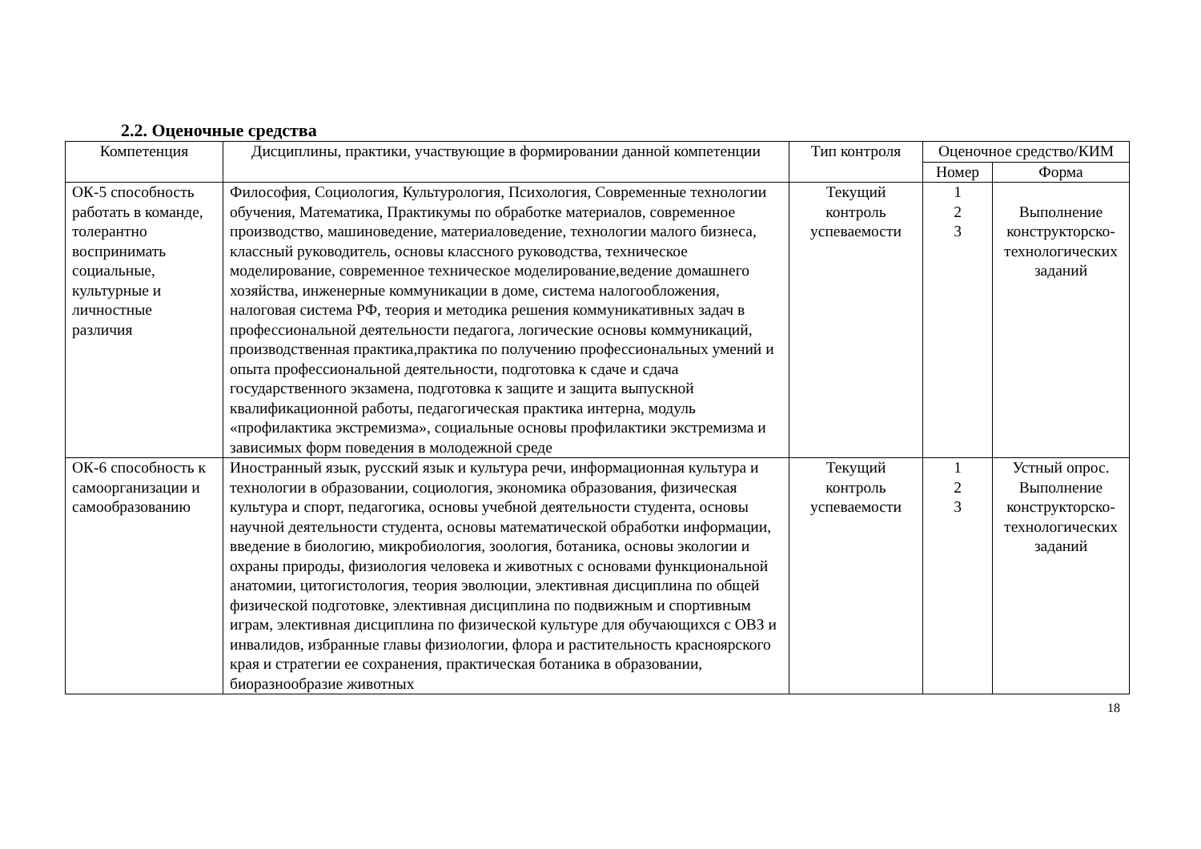2.2. Оценочные средства
| Компетенция | Дисциплины, практики, участвующие в формировании данной компетенции | Тип контроля | Оценочное средство/КИМ | |
| --- | --- | --- | --- | --- |
| | | | Номер | Форма |
| ОК-5 способность работать в команде, толерантно воспринимать социальные, культурные и личностные различия | Философия, Социология, Культурология, Психология, Современные технологии обучения, Математика, Практикумы по обработке материалов, современное производство, машиноведение, материаловедение, технологии малого бизнеса, классный руководитель, основы классного руководства, техническое моделирование, современное техническое моделирование,ведение домашнего хозяйства, инженерные коммуникации в доме, система налогообложения, налоговая система РФ, теория и методика решения коммуникативных задач в профессиональной деятельности педагога, логические основы коммуникаций, производственная практика,практика по получению профессиональных умений и опыта профессиональной деятельности, подготовка к сдаче и сдача государственного экзамена, подготовка к защите и защита выпускной квалификационной работы, педагогическая практика интерна, модуль «профилактика экстремизма», социальные основы профилактики экстремизма и зависимых форм поведения в молодежной среде | Текущий контроль успеваемости | 1 2 3 | Выполнение конструкторско-технологических заданий |
| ОК-6 способность к самоорганизации и самообразованию | Иностранный язык, русский язык и культура речи, информационная культура и технологии в образовании, социология, экономика образования, физическая культура и спорт, педагогика, основы учебной деятельности студента, основы научной деятельности студента, основы математической обработки информации, введение в биологию, микробиология, зоология, ботаника, основы экологии и охраны природы, физиология человека и животных с основами функциональной анатомии, цитогистология, теория эволюции, элективная дисциплина по общей физической подготовке, элективная дисциплина по подвижным и спортивным играм, элективная дисциплина по физической культуре для обучающихся с ОВЗ и инвалидов, избранные главы физиологии, флора и растительность красноярского края и стратегии ее сохранения, практическая ботаника в образовании, биоразнообразие животных | Текущий контроль успеваемости | 1 2 3 | Устный опрос. Выполнение конструкторско-технологических заданий |
18